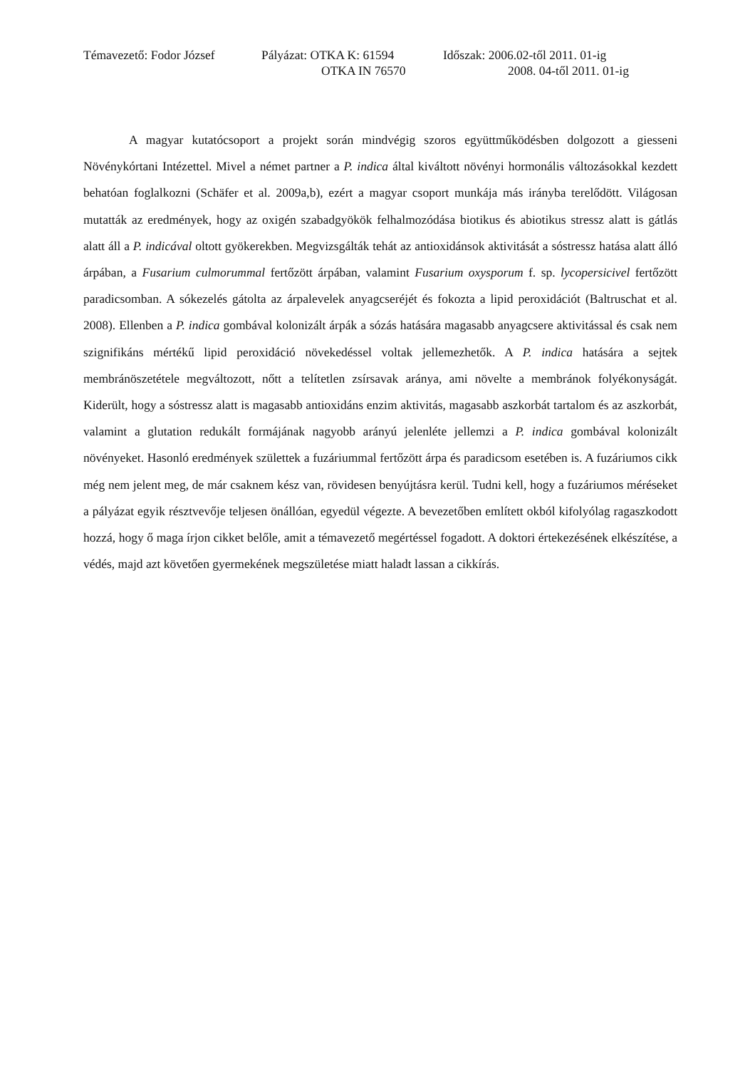Témavezető: Fodor József Pályázat: OTKA K: 61594 Időszak: 2006.02-től 2011. 01-ig
OTKA IN 76570 2008. 04-től 2011. 01-ig
A magyar kutatócsoport a projekt során mindvégig szoros együttműködésben dolgozott a giesseni Növénykórtani Intézettel. Mivel a német partner a P. indica által kiváltott növényi hormonális változásokkal kezdett behatóan foglalkozni (Schäfer et al. 2009a,b), ezért a magyar csoport munkája más irányba terelődött. Világosan mutatták az eredmények, hogy az oxigén szabadgyökök felhalmozódása biotikus és abiotikus stressz alatt is gátlás alatt áll a P. indicával oltott gyökerekben. Megvizsgálták tehát az antioxidánsok aktivitását a sóstressz hatása alatt álló árpában, a Fusarium culmorummal fertőzött árpában, valamint Fusarium oxysporum f. sp. lycopersicivel fertőzött paradicsomban. A sókezelés gátolta az árpalevelek anyagcseréjét és fokozta a lipid peroxidációt (Baltruschat et al. 2008). Ellenben a P. indica gombával kolonizált árpák a sózás hatására magasabb anyagcsere aktivitással és csak nem szignifikáns mértékű lipid peroxidáció növekedéssel voltak jellemezhetők. A P. indica hatására a sejtek membránöszetétele megváltozott, nőtt a telítetlen zsírsavak aránya, ami növelte a membránok folyékonyságát. Kiderült, hogy a sóstressz alatt is magasabb antioxidáns enzim aktivitás, magasabb aszkorbát tartalom és az aszkorbát, valamint a glutation redukált formájának nagyobb arányú jelenléte jellemzi a P. indica gombával kolonizált növényeket. Hasonló eredmények születtek a fuzáriummal fertőzött árpa és paradicsom esetében is. A fuzáriumos cikk még nem jelent meg, de már csaknem kész van, rövidesen benyújtásra kerül. Tudni kell, hogy a fuzáriumos méréseket a pályázat egyik résztvevője teljesen önállóan, egyedül végezte. A bevezetőben említett okból kifolyólag ragaszkodott hozzá, hogy ő maga írjon cikket belőle, amit a témavezető megértéssel fogadott. A doktori értekezésének elkészítése, a védés, majd azt követően gyermekének megszületése miatt haladt lassan a cikkírás.